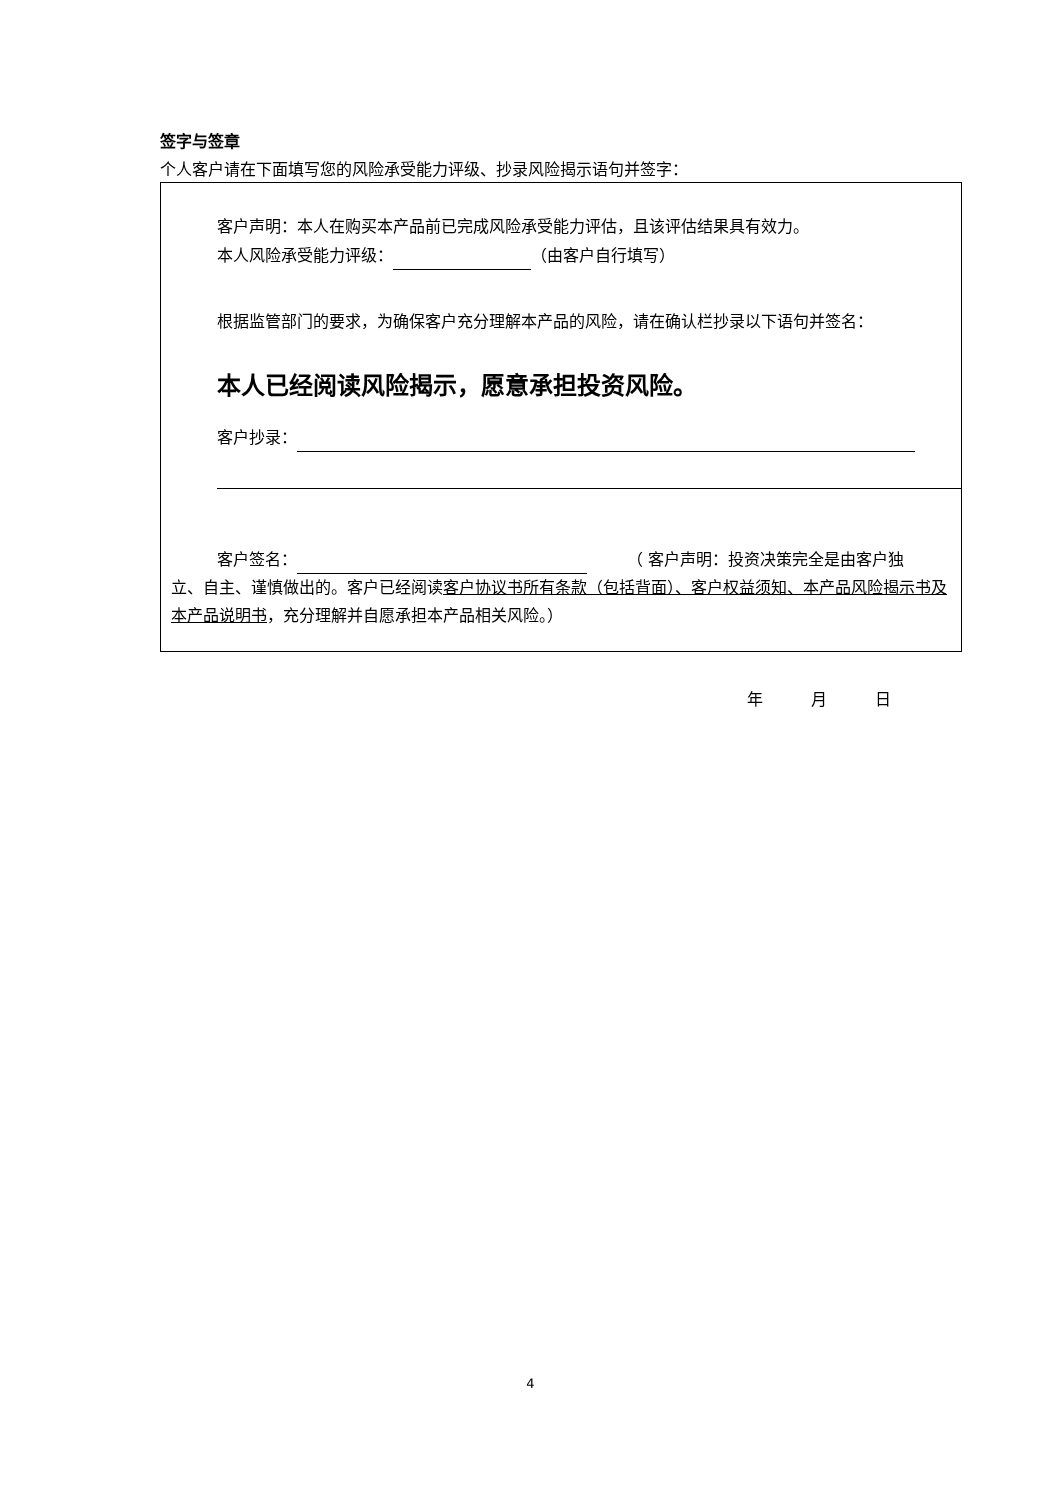签字与签章
个人客户请在下面填写您的风险承受能力评级、抄录风险揭示语句并签字：
客户声明：本人在购买本产品前已完成风险承受能力评估，且该评估结果具有效力。
本人风险承受能力评级： （由客户自行填写）
根据监管部门的要求，为确保客户充分理解本产品的风险，请在确认栏抄录以下语句并签名：
本人已经阅读风险揭示，愿意承担投资风险。
客户抄录：
客户签名： 　　　（ 客户声明：投资决策完全是由客户独
立、自主、谨慎做出的。客户已经阅读客户协议书所有条款（包括背面）、客户权益须知、本产品风险揭示书及本产品说明书，充分理解并自愿承担本产品相关风险。）
年　　　月　　　日
4